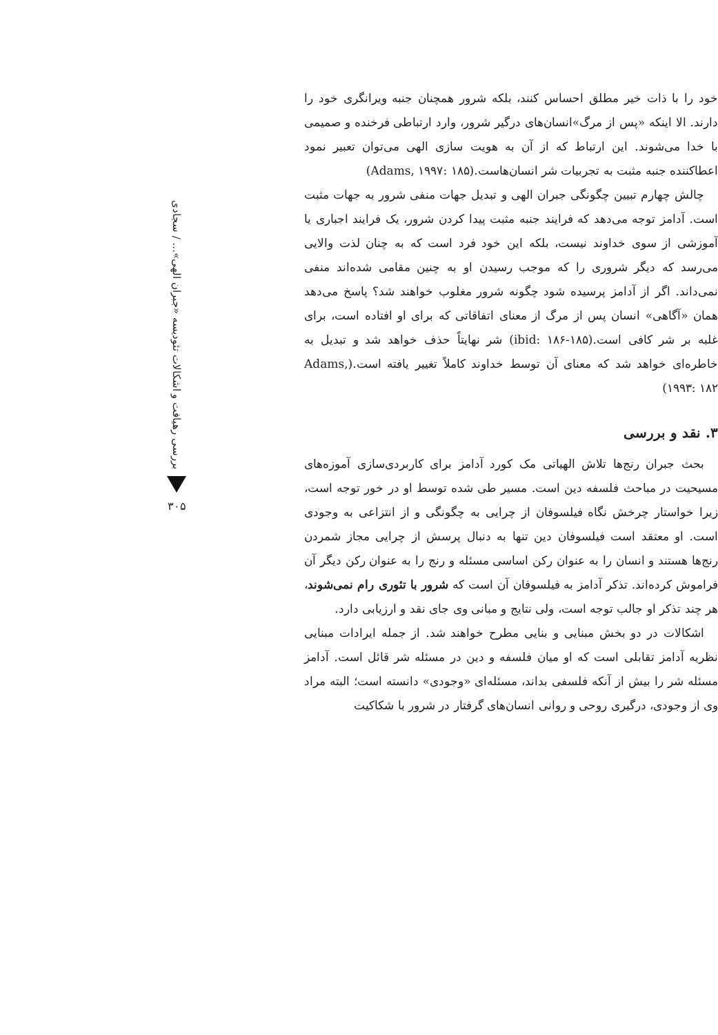خود را با ذات خیر مطلق احساس کنند، بلکه شرور همچنان جنبه ویرانگری خود را دارند. الا اینکه «پس از مرگ»انسان‌های درگیر شرور، وارد ارتباطی فرخنده و صمیمی با خدا می‌شوند. این ارتباط که از آن به هویت سازی الهی می‌توان تعبیر نمود اعطاکننده جنبه مثبت به تجربیات شر انسان‌هاست.(Adams, ۱۹۹۷: ۱۸۵)
چالش چهارم تبیین چگونگی جبران الهی و تبدیل جهات منفی شرور به جهات مثبت است. آدامز توجه می‌دهد که فرایند جنبه مثبت پیدا کردن شرور، یک فرایند اجباری یا آموزشی از سوی خداوند نیست، بلکه این خود فرد است که به چنان لذت والایی می‌رسد که دیگر شروری را که موجب رسیدن او به چنین مقامی شده‌اند منفی نمی‌داند. اگر از آدامز پرسیده شود چگونه شرور مغلوب خواهند شد؟ پاسخ می‌دهد همان «آگاهی» انسان پس از مرگ از معنای اتفاقاتی که برای او افتاده است، برای غلبه بر شر کافی است.(ibid: ۱۸۶-۱۸۵) شر نهایتاً حذف خواهد شد و تبدیل به خاطره‌ای خواهد شد که معنای آن توسط خداوند کاملاً تغییر یافته است.(Adams, ۱۹۹۳: ۱۸۲)
۳. نقد و بررسی
بحث جبران رنج‌ها تلاش الهیاتی مک کورد آدامز برای کاربردی‌سازی آموزه‌های مسیحیت در مباحث فلسفه دین است. مسیر طی شده توسط او در خور توجه است، زیرا خواستار چرخش نگاه فیلسوفان از چرایی به چگونگی و از انتزاعی به وجودی است. او معتقد است فیلسوفان دین تنها به دنبال پرسش از چرایی مجاز شمردن رنج‌ها هستند و انسان را به عنوان رکن اساسی مسئله و رنج را به عنوان رکن دیگر آن فراموش کرده‌اند. تذکر آدامز به فیلسوفان آن است که شرور با تئوری رام نمی‌شوند، هر چند تذکر او جالب توجه است، ولی نتایج و مبانی وی جای نقد و ارزیابی دارد.
اشکالات در دو بخش مبنایی و بنایی مطرح خواهند شد. از جمله ایرادات مبنایی نظریه آدامز تقابلی است که او میان فلسفه و دین در مسئله شر قائل است. آدامز مسئله شر را بیش از آنکه فلسفی بداند، مسئله‌ای «وجودی» دانسته است؛ البته مراد وی از وجودی، درگیری روحی و روانی انسان‌های گرفتار در شرور با شکاکیت
بررسی رهیافت و اشکالات تئودیسه «جبران الهی»... / سجادی
۳۰۵